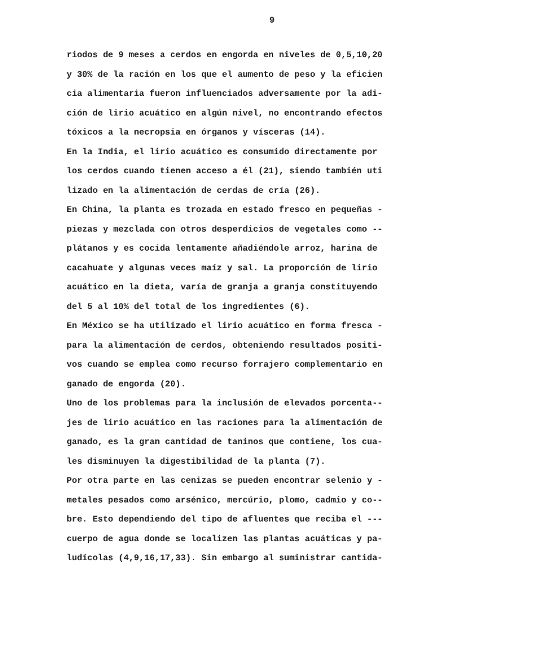9
riodos de 9 meses a cerdos en engorda en niveles de 0,5,10,20 y 30% de la ración en los que el aumento de peso y la eficien cia alimentaria fueron influenciados adversamente por la adi- ción de lirio acuático en algún nivel, no encontrando efectos tóxicos a la necropsia en órganos y vísceras (14). En la India, el lirio acuático es consumido directamente por los cerdos cuando tienen acceso a él (21), siendo también uti lizado en la alimentación de cerdas de cría (26). En China, la planta es trozada en estado fresco en pequeñas - piezas y mezclada con otros desperdicios de vegetales como -- plátanos y es cocida lentamente añadiéndole arroz, harina de cacahuate y algunas veces maíz y sal. La proporción de lirio acuático en la dieta, varía de granja a granja constituyendo del 5 al 10% del total de los ingredientes (6). En México se ha utilizado el lirio acuático en forma fresca - para la alimentación de cerdos, obteniendo resultados positi- vos cuando se emplea como recurso forrajero complementario en ganado de engorda (20). Uno de los problemas para la inclusión de elevados porcenta-- jes de lirio acuático en las raciones para la alimentación de ganado, es la gran cantidad de taninos que contiene, los cua- les disminuyen la digestibilidad de la planta (7). Por otra parte en las cenizas se pueden encontrar selenio y - metales pesados como arsénico, mercúrio, plomo, cadmio y co-- bre. Esto dependiendo del tipo de afluentes que reciba el --- cuerpo de agua donde se localizen las plantas acuáticas y pa- ludícolas (4,9,16,17,33). Sin embargo al suministrar cantida-